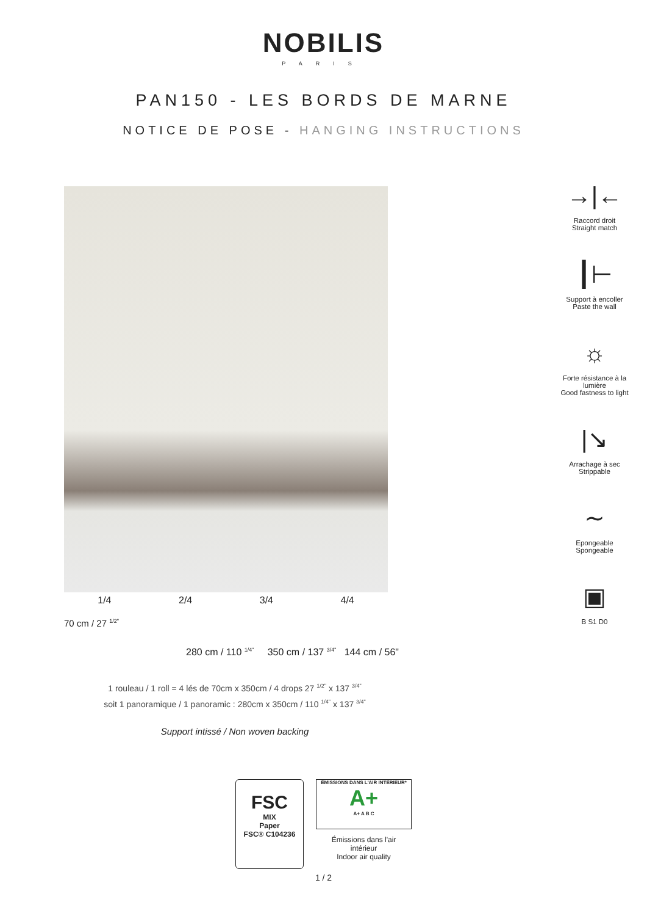NOBILIS
PARIS
PAN150 - LES BORDS DE MARNE
NOTICE DE POSE - HANGING INSTRUCTIONS
1/4 2/4 3/4 4/4
70 cm / 27 <sup>1/2"</sup>
280 cm / 110 <sup>1/4"</sup> 350 cm / 137 <sup>3/4"</sup> 144 cm / 56"
1 rouleau / 1 roll = 4 lés de 70cm x 350cm / 4 drops 27 <sup>1/2"</sup> x 137 <sup>3/4"</sup>
soit 1 panoramique / 1 panoramic : 280cm x 350cm / 110 <sup>1/4"</sup> x 137 <sup>3/4"</sup>
Support intissé / Non woven backing
→|←
Raccord droit
Straight match
┃⊢
Support à encoller
Paste the wall
☼
Forte résistance à la lumière
Good fastness to light
|↘
Arrachage à sec
Strippable
∼
Epongeable
Spongeable
▣
B S1 D0
FSC
MIX
Paper
FSC® C104236
ÉMISSIONS DANS L'AIR INTÉRIEUR*
A+
A+ A B C
Émissions dans l'air
intérieur
Indoor air quality
1 / 2